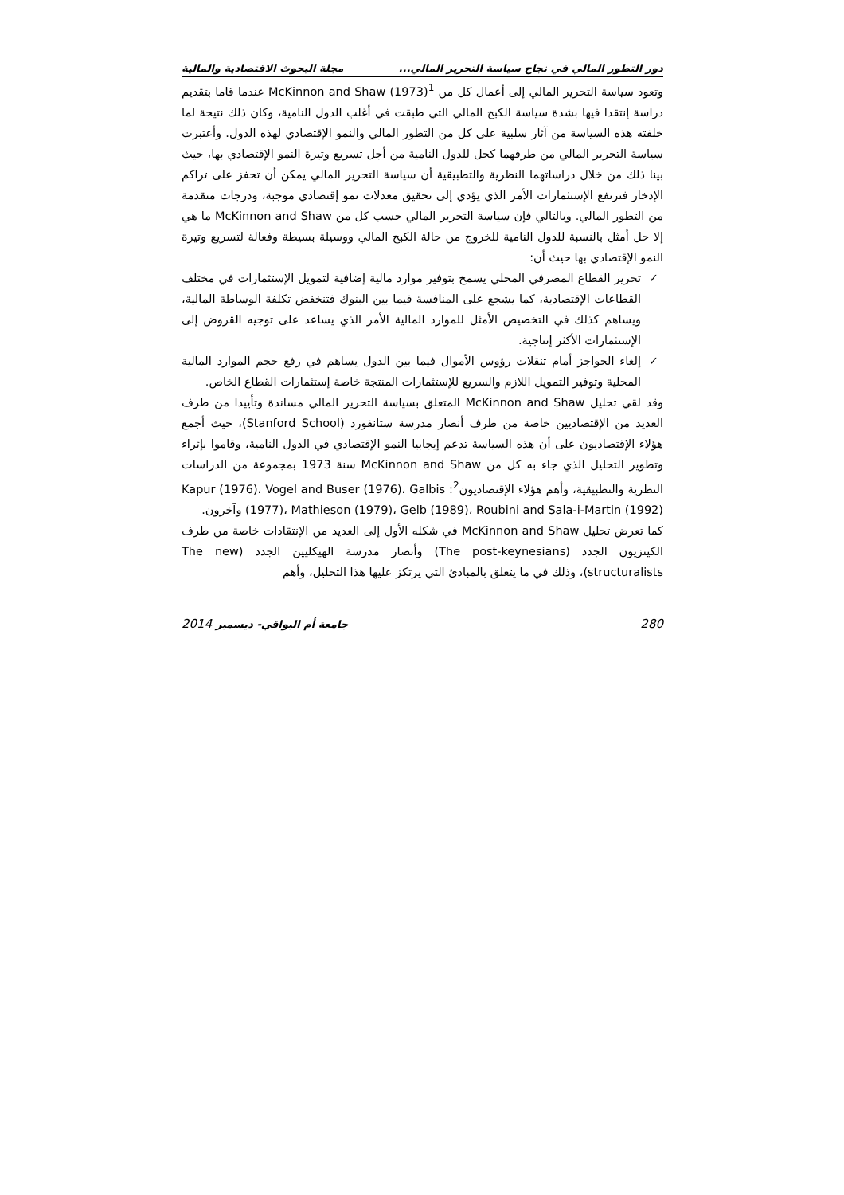دور التطور المالي في نجاح سياسة التحرير المالي... مجلة البحوث الاقتصادية والمالية
وتعود سياسة التحرير المالي إلى أعمال كل من McKinnon and Shaw (1973)<sup>1</sup> عندما قاما بتقديم دراسة إنتقدا فيها بشدة سياسة الكبح المالي التي طبقت في أغلب الدول النامية، وكان ذلك نتيجة لما خلفته هذه السياسة من آثار سلبية على كل من التطور المالي والنمو الإقتصادي لهذه الدول. وأعتبرت سياسة التحرير المالي من طرفهما كحل للدول النامية من أجل تسريع وتيرة النمو الإقتصادي بها، حيث بينا ذلك من خلال دراساتهما النظرية والتطبيقية أن سياسة التحرير المالي يمكن أن تحفز على تراكم الإدخار فترتفع الإستثمارات الأمر الذي يؤدي إلى تحقيق معدلات نمو إقتصادي موجبة، ودرجات متقدمة من التطور المالي. وبالتالي فإن سياسة التحرير المالي حسب كل من McKinnon and Shaw ما هي إلا حل أمثل بالنسبة للدول النامية للخروج من حالة الكبح المالي ووسيلة بسيطة وفعالة لتسريع وتيرة النمو الإقتصادي بها حيث أن:
✓تحرير القطاع المصرفي المحلي يسمح بتوفير موارد مالية إضافية لتمويل الإستثمارات في مختلف القطاعات الإقتصادية، كما يشجع على المنافسة فيما بين البنوك فتنخفض تكلفة الوساطة المالية، ويساهم كذلك في التخصيص الأمثل للموارد المالية الأمر الذي يساعد على توجيه القروض إلى الإستثمارات الأكثر إنتاجية.
✓إلغاء الحواجز أمام تنقلات رؤوس الأموال فيما بين الدول يساهم في رفع حجم الموارد المالية المحلية وتوفير التمويل اللازم والسريع للإستثمارات المنتجة خاصة إستثمارات القطاع الخاص.
وقد لقي تحليل McKinnon and Shaw المتعلق بسياسة التحرير المالي مساندة وتأييدا من طرف العديد من الإقتصاديين خاصة من طرف أنصار مدرسة ستانفورد (Stanford School)، حيث أجمع هؤلاء الإقتصاديون على أن هذه السياسة تدعم إيجابيا النمو الإقتصادي في الدول النامية، وقاموا بإثراء وتطوير التحليل الذي جاء به كل من McKinnon and Shaw سنة 1973 بمجموعة من الدراسات النظرية والتطبيقية، وأهم هؤلاء الإقتصاديون<sup>2</sup>: Kapur (1976)، Vogel and Buser (1976)، Galbis (1977)، Mathieson (1979)، Gelb (1989)، Roubini and Sala-i-Martin (1992) وآخرون.
كما تعرض تحليل McKinnon and Shaw في شكله الأول إلى العديد من الإنتقادات خاصة من طرف الكينزيون الجدد (The post-keynesians) وأنصار مدرسة الهيكليين الجدد (The new structuralists)، وذلك في ما يتعلق بالمبادئ التي يرتكز عليها هذا التحليل، وأهم
280 جامعة أم البواقي- ديسمبر 2014